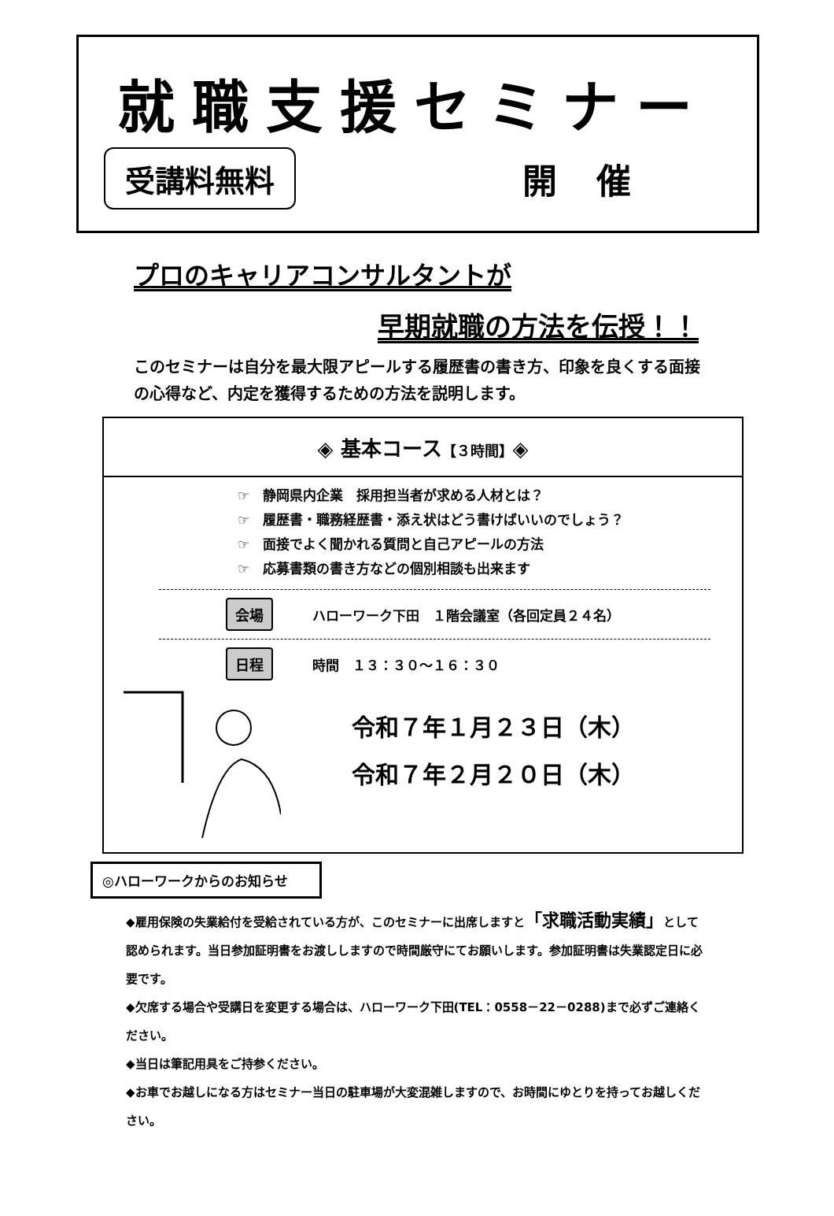就職支援セミナー
受講料無料 開催
プロのキャリアコンサルタントが
早期就職の方法を伝授！！
このセミナーは自分を最大限アピールする履歴書の書き方、印象を良くする面接の心得など、内定を獲得するための方法を説明します。
◈ 基本コース【３時間】◈
☞　静岡県内企業　採用担当者が求める人材とは？
☞　履歴書・職務経歴書・添え状はどう書けばいいのでしょう？
☞　面接でよく聞かれる質問と自己アピールの方法
☞　応募書類の書き方などの個別相談も出来ます
会場 ハローワーク下田　１階会議室（各回定員２４名）
日程 時間　１３：３０～１６：３０
令和７年１月２３日（木）
令和７年２月２０日（木）
◎ハローワークからのお知らせ
◆雇用保険の失業給付を受給されている方が、このセミナーに出席しますと「求職活動実績」として認められます。当日参加証明書をお渡ししますので時間厳守にてお願いします。参加証明書は失業認定日に必要です。
◆欠席する場合や受講日を変更する場合は、ハローワーク下田(TEL：0558－22－0288)まで必ずご連絡ください。
◆当日は筆記用具をご持参ください。
◆お車でお越しになる方はセミナー当日の駐車場が大変混雑しますので、お時間にゆとりを持ってお越しください。